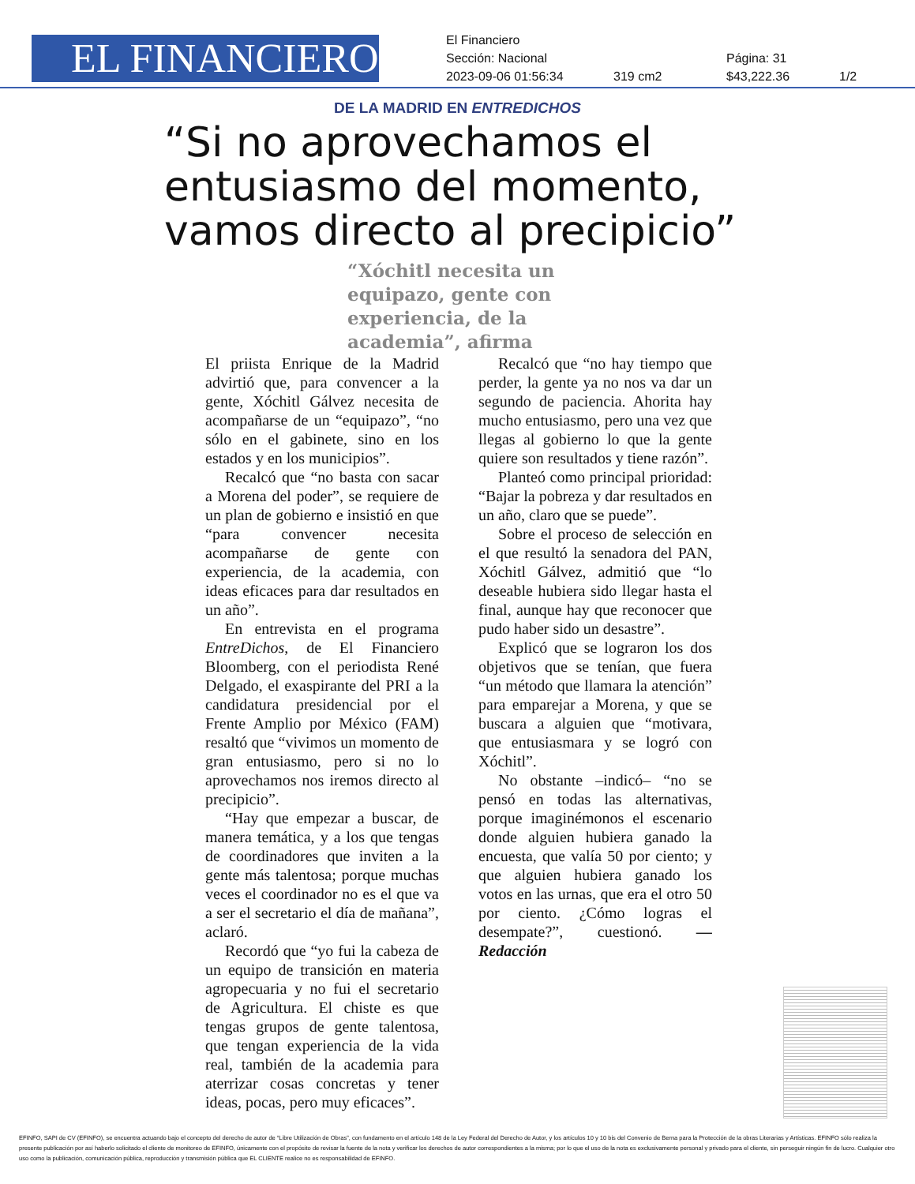EL FINANCIERO
El Financiero
Sección: Nacional Página: 31
2023-09-06 01:56:34 319 cm2 $43,222.36 1/2
DE LA MADRID EN ENTREDICHOS
“Si no aprovechamos el entusiasmo del momento, vamos directo al precipicio”
“Xóchitl necesita un equipazo, gente con experiencia, de la academia”, afirma
El priista Enrique de la Madrid advirtió que, para convencer a la gente, Xóchitl Gálvez necesita de acompañarse de un “equipazo”, “no sólo en el gabinete, sino en los estados y en los municipios”.
Recalcó que “no basta con sacar a Morena del poder”, se requiere de un plan de gobierno e insistió en que “para convencer necesita acompañarse de gente con experiencia, de la academia, con ideas eficaces para dar resultados en un año”.
En entrevista en el programa EntreDichos, de El Financiero Bloomberg, con el periodista René Delgado, el exaspirante del PRI a la candidatura presidencial por el Frente Amplio por México (FAM) resaltó que “vivimos un momento de gran entusiasmo, pero si no lo aprovechamos nos iremos directo al precipicio”.
“Hay que empezar a buscar, de manera temática, y a los que tengas de coordinadores que inviten a la gente más talentosa; porque muchas veces el coordinador no es el que va a ser el secretario el día de mañana”, aclaró.
Recordó que “yo fui la cabeza de un equipo de transición en materia agropecuaria y no fui el secretario de Agricultura. El chiste es que tengas grupos de gente talentosa, que tengan experiencia de la vida real, también de la academia para aterrizar cosas concretas y tener ideas, pocas, pero muy eficaces”.
Recalcó que “no hay tiempo que perder, la gente ya no nos va dar un segundo de paciencia. Ahorita hay mucho entusiasmo, pero una vez que llegas al gobierno lo que la gente quiere son resultados y tiene razón”.
Planteó como principal prioridad: “Bajar la pobreza y dar resultados en un año, claro que se puede”.
Sobre el proceso de selección en el que resultó la senadora del PAN, Xóchitl Gálvez, admitió que “lo deseable hubiera sido llegar hasta el final, aunque hay que reconocer que pudo haber sido un desastre”.
Explicó que se lograron los dos objetivos que se tenían, que fuera “un método que llamara la atención” para emparejar a Morena, y que se buscara a alguien que “motivara, que entusiasmara y se logró con Xóchitl”.
No obstante –indicó– “no se pensó en todas las alternativas, porque imaginémonos el escenario donde alguien hubiera ganado la encuesta, que valía 50 por ciento; y que alguien hubiera ganado los votos en las urnas, que era el otro 50 por ciento. ¿Cómo logras el desempate?”, cuestionó. —Redacción
EFINFO, SAPI de CV (EFINFO), se encuentra actuando bajo el concepto del derecho de autor de “Libre Utilización de Obras”, con fundamento en el artículo 148 de la Ley Federal del Derecho de Autor, y los artículos 10 y 10 bis del Convenio de Berna para la Protección de la obras Literarias y Artísticas. EFINFO sólo realiza la presente publicación por así haberlo solicitado el cliente de monitoreo de EFINFO, únicamente con el propósito de revisar la fuente de la nota y verificar los derechos de autor correspondientes a la misma; por lo que el uso de la nota es exclusivamente personal y privado para el cliente, sin perseguir ningún fin de lucro. Cualquier otro uso como la publicación, comunicación pública, reproducción y transmisión pública que EL CLIENTE realice no es responsabilidad de EFINFO.